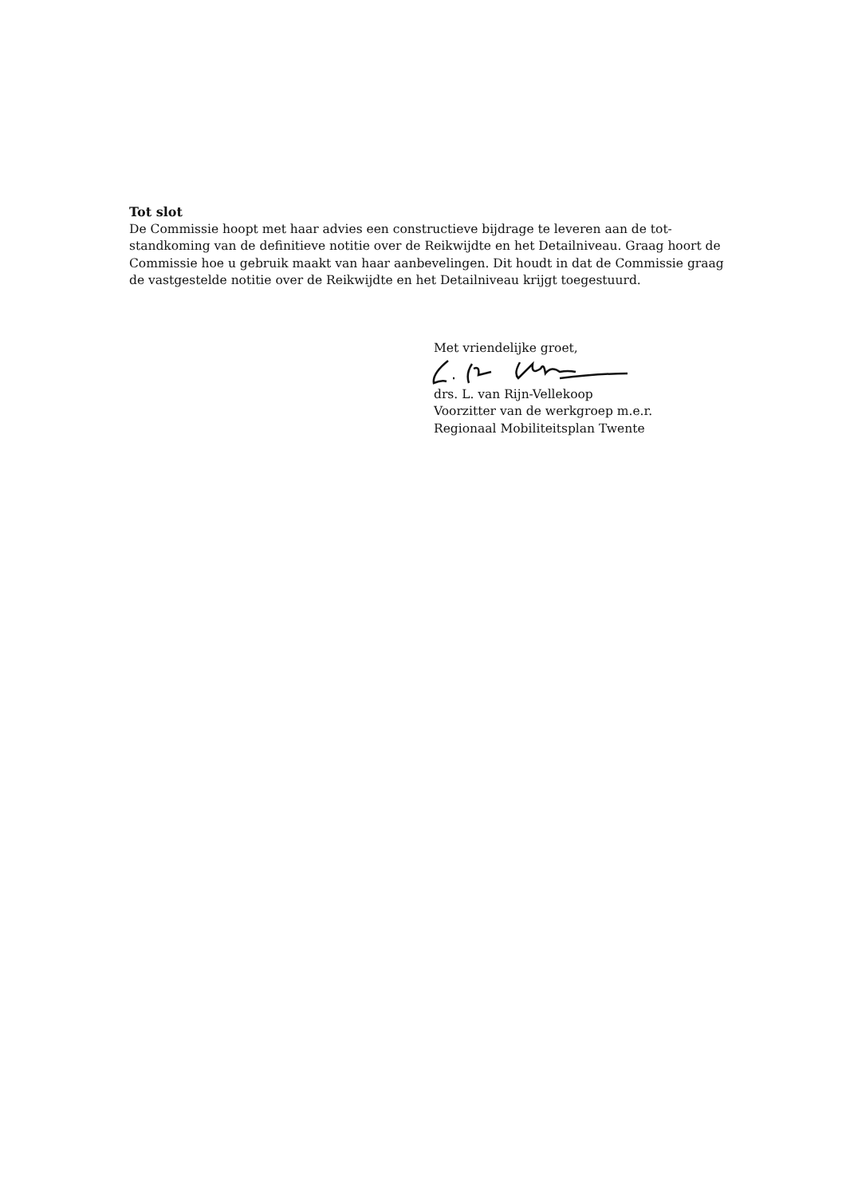Tot slot
De Commissie hoopt met haar advies een constructieve bijdrage te leveren aan de tot-standkoming van de definitieve notitie over de Reikwijdte en het Detailniveau. Graag hoort de Commissie hoe u gebruik maakt van haar aanbevelingen. Dit houdt in dat de Commissie graag de vastgestelde notitie over de Reikwijdte en het Detailniveau krijgt toegestuurd.
Met vriendelijke groet,
drs. L. van Rijn-Vellekoop
Voorzitter van de werkgroep m.e.r.
Regionaal Mobiliteitsplan Twente